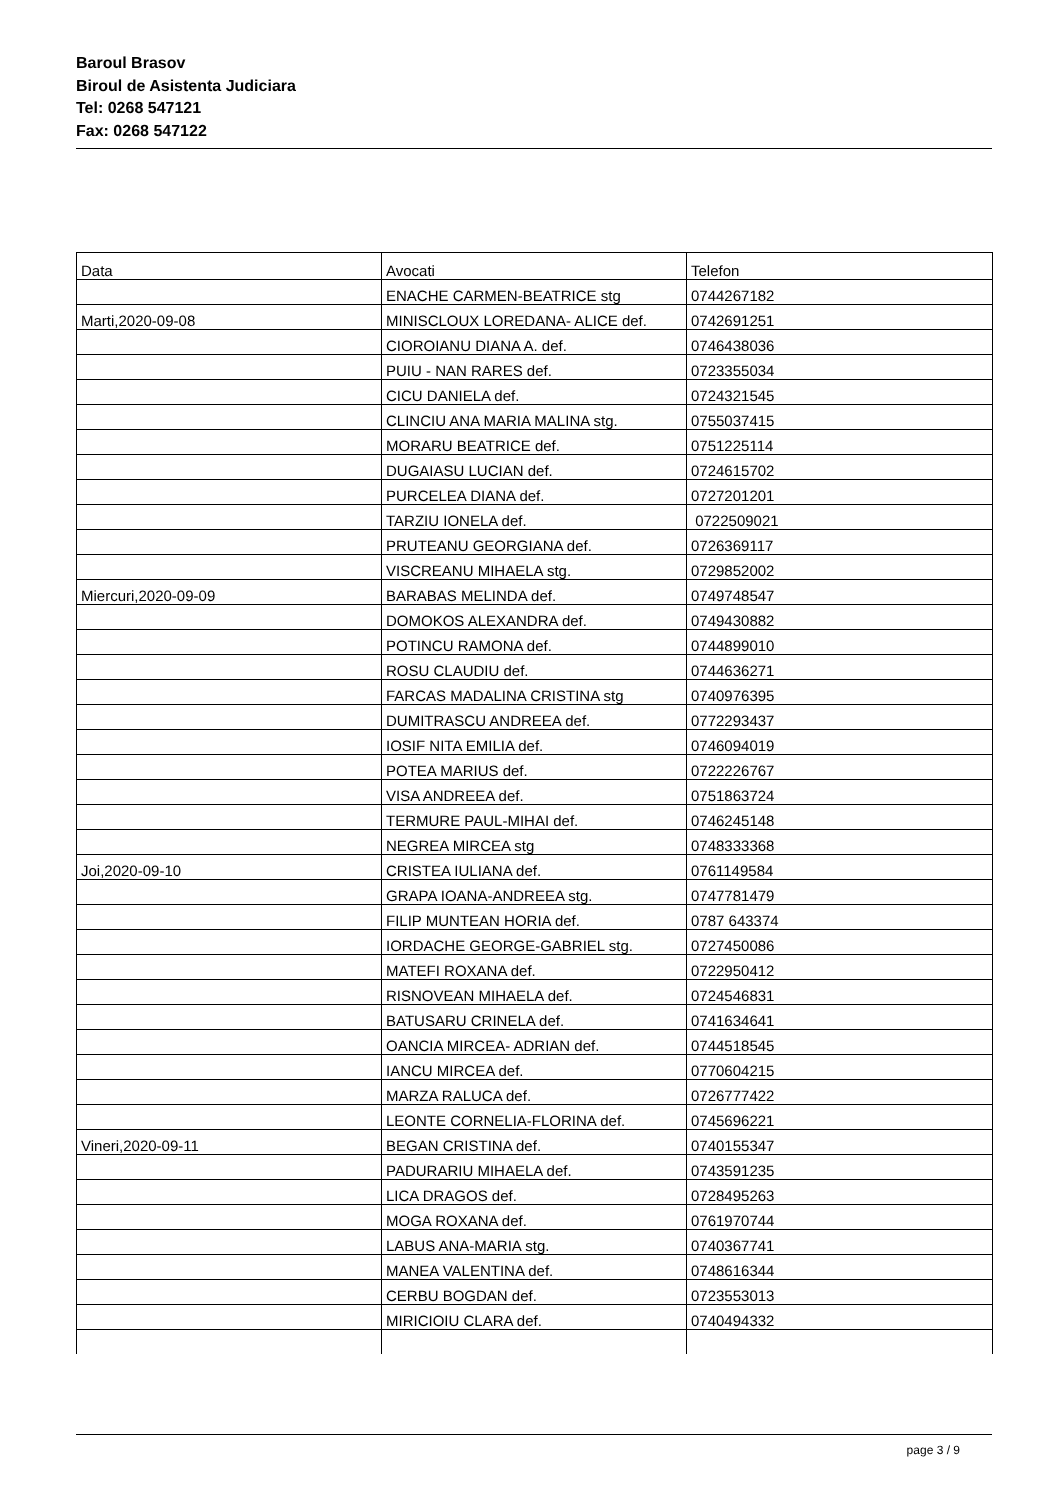Baroul Brasov
Biroul de Asistenta Judiciara
Tel: 0268 547121
Fax: 0268 547122
| Data | Avocati | Telefon |
| | ENACHE CARMEN-BEATRICE stg | 0744267182 |
| Marti,2020-09-08 | MINISCLOUX LOREDANA- ALICE def. | 0742691251 |
| | CIOROIANU DIANA A. def. | 0746438036 |
| | PUIU - NAN RARES def. | 0723355034 |
| | CICU DANIELA def. | 0724321545 |
| | CLINCIU ANA MARIA MALINA stg. | 0755037415 |
| | MORARU BEATRICE def. | 0751225114 |
| | DUGAIASU LUCIAN def. | 0724615702 |
| | PURCELEA DIANA def. | 0727201201 |
| | TARZIU IONELA def. | 0722509021 |
| | PRUTEANU GEORGIANA def. | 0726369117 |
| | VISCREANU MIHAELA stg. | 0729852002 |
| Miercuri,2020-09-09 | BARABAS MELINDA def. | 0749748547 |
| | DOMOKOS ALEXANDRA def. | 0749430882 |
| | POTINCU RAMONA def. | 0744899010 |
| | ROSU CLAUDIU def. | 0744636271 |
| | FARCAS MADALINA CRISTINA stg | 0740976395 |
| | DUMITRASCU ANDREEA def. | 0772293437 |
| | IOSIF NITA EMILIA def. | 0746094019 |
| | POTEA MARIUS def. | 0722226767 |
| | VISA ANDREEA def. | 0751863724 |
| | TERMURE PAUL-MIHAI def. | 0746245148 |
| | NEGREA MIRCEA stg | 0748333368 |
| Joi,2020-09-10 | CRISTEA IULIANA def. | 0761149584 |
| | GRAPA IOANA-ANDREEA stg. | 0747781479 |
| | FILIP MUNTEAN HORIA def. | 0787 643374 |
| | IORDACHE GEORGE-GABRIEL stg. | 0727450086 |
| | MATEFI ROXANA def. | 0722950412 |
| | RISNOVEAN MIHAELA def. | 0724546831 |
| | BATUSARU CRINELA def. | 0741634641 |
| | OANCIA MIRCEA- ADRIAN def. | 0744518545 |
| | IANCU MIRCEA def. | 0770604215 |
| | MARZA RALUCA def. | 0726777422 |
| | LEONTE CORNELIA-FLORINA def. | 0745696221 |
| Vineri,2020-09-11 | BEGAN CRISTINA def. | 0740155347 |
| | PADURARIU MIHAELA def. | 0743591235 |
| | LICA DRAGOS def. | 0728495263 |
| | MOGA ROXANA def. | 0761970744 |
| | LABUS ANA-MARIA stg. | 0740367741 |
| | MANEA VALENTINA def. | 0748616344 |
| | CERBU BOGDAN def. | 0723553013 |
| | MIRICIOIU CLARA def. | 0740494332 |
page 3 / 9